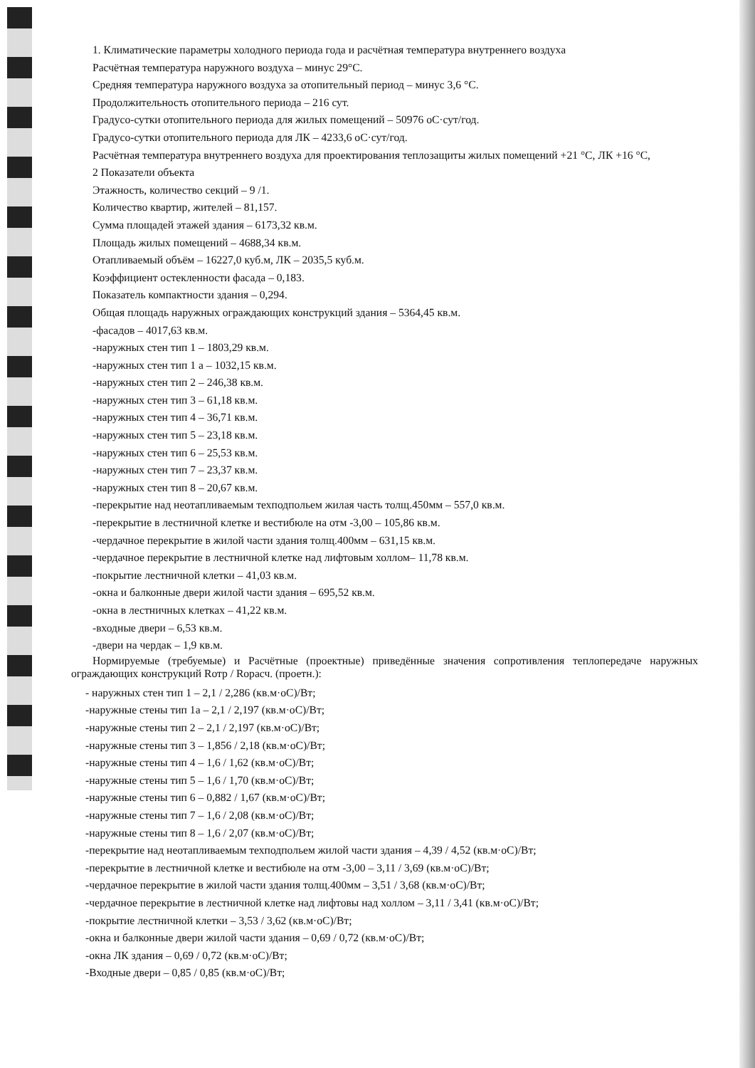1. Климатические параметры холодного периода года и расчётная температура внутреннего воздуха
Расчётная температура наружного воздуха – минус 29°С.
Средняя температура наружного воздуха за отопительный период – минус 3,6 °С.
Продолжительность отопительного периода – 216 сут.
Градусо-сутки отопительного периода для жилых помещений – 50976 оС·сут/год.
Градусо-сутки отопительного периода для ЛК – 4233,6 оС·сут/год.
Расчётная температура внутреннего воздуха для проектирования теплозащиты жилых помещений +21 °С, ЛК +16 °С,
2 Показатели объекта
Этажность, количество секций – 9 /1.
Количество квартир, жителей – 81,157.
Сумма площадей этажей здания – 6173,32 кв.м.
Площадь жилых помещений – 4688,34 кв.м.
Отапливаемый объём – 16227,0 куб.м, ЛК – 2035,5 куб.м.
Коэффициент остекленности фасада – 0,183.
Показатель компактности здания – 0,294.
Общая площадь наружных ограждающих конструкций здания – 5364,45 кв.м.
-фасадов – 4017,63 кв.м.
-наружных стен тип 1 – 1803,29 кв.м.
-наружных стен тип 1 а – 1032,15 кв.м.
-наружных стен тип 2 – 246,38 кв.м.
-наружных стен тип 3 – 61,18 кв.м.
-наружных стен тип 4 – 36,71 кв.м.
-наружных стен тип 5 – 23,18 кв.м.
-наружных стен тип 6 – 25,53 кв.м.
-наружных стен тип 7 – 23,37 кв.м.
-наружных стен тип 8 – 20,67 кв.м.
-перекрытие над неотапливаемым техподпольем жилая часть толщ.450мм – 557,0 кв.м.
-перекрытие в лестничной клетке и вестибюле на отм -3,00 – 105,86 кв.м.
-чердачное перекрытие в жилой части здания толщ.400мм – 631,15 кв.м.
-чердачное перекрытие в лестничной клетке над лифтовым холлом– 11,78 кв.м.
-покрытие лестничной клетки – 41,03 кв.м.
-окна и балконные двери жилой части здания – 695,52 кв.м.
-окна в лестничных клетках – 41,22 кв.м.
-входные двери – 6,53 кв.м.
-двери на чердак – 1,9 кв.м.
Нормируемые (требуемые) и Расчётные (проектные) приведённые значения сопротивления теплопередаче наружных ограждающих конструкций Rотр / Rорасч. (проетн.):
- наружных стен тип 1 – 2,1 / 2,286 (кв.м·оС)/Вт;
-наружные стены тип 1а – 2,1 / 2,197 (кв.м·оС)/Вт;
-наружные стены тип 2 – 2,1 / 2,197 (кв.м·оС)/Вт;
-наружные стены тип 3 – 1,856 / 2,18 (кв.м·оС)/Вт;
-наружные стены тип 4 – 1,6 / 1,62 (кв.м·оС)/Вт;
-наружные стены тип 5 – 1,6 / 1,70 (кв.м·оС)/Вт;
-наружные стены тип 6 – 0,882 / 1,67 (кв.м·оС)/Вт;
-наружные стены тип 7 – 1,6 / 2,08 (кв.м·оС)/Вт;
-наружные стены тип 8 – 1,6 / 2,07 (кв.м·оС)/Вт;
-перекрытие над неотапливаемым техподпольем жилой части здания – 4,39 / 4,52 (кв.м·оС)/Вт;
-перекрытие в лестничной клетке и вестибюле на отм -3,00 – 3,11 / 3,69 (кв.м·оС)/Вт;
-чердачное перекрытие в жилой части здания толщ.400мм – 3,51 / 3,68 (кв.м·оС)/Вт;
-чердачное перекрытие в лестничной клетке над лифтовы над холлом – 3,11 / 3,41 (кв.м·оС)/Вт;
-покрытие лестничной клетки – 3,53 / 3,62 (кв.м·оС)/Вт;
-окна и балконные двери жилой части здания – 0,69 / 0,72 (кв.м·оС)/Вт;
-окна ЛК здания – 0,69 / 0,72 (кв.м·оС)/Вт;
-Входные двери – 0,85 / 0,85 (кв.м·оС)/Вт;